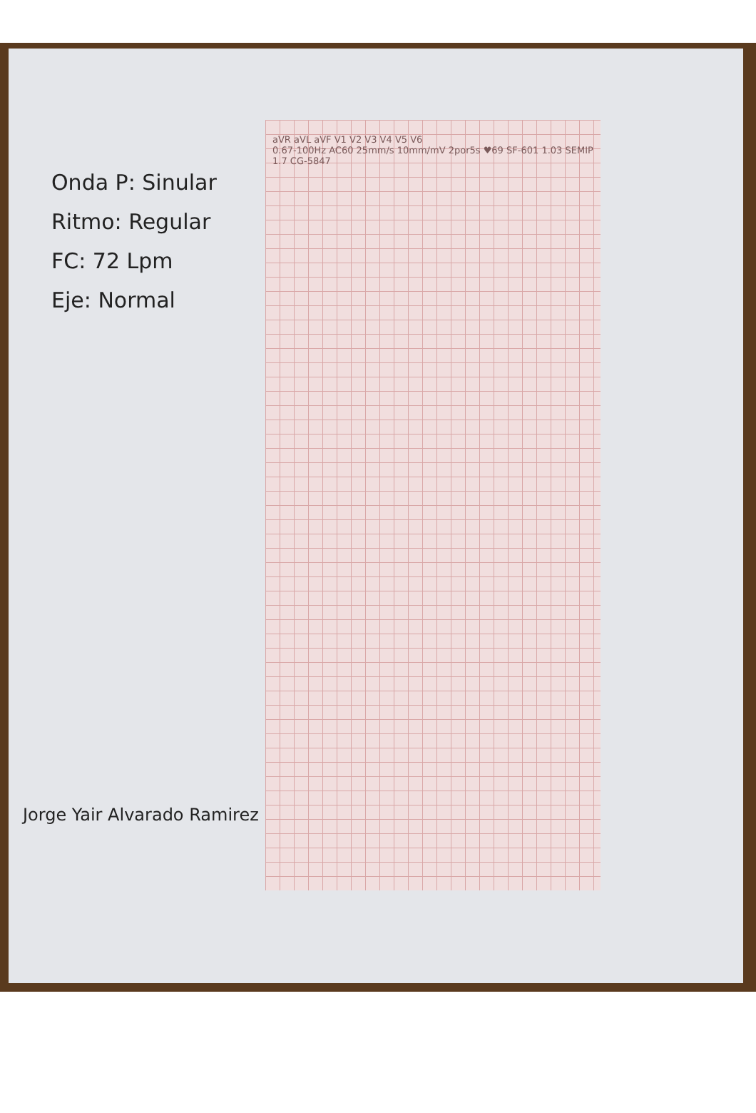aVR aVL aVF V1 V2 V3 V4 V5 V6
0.67-100Hz AC60 25mm/s 10mm/mV 2por5s ♥69 SF-601 1.03 SEMIP 1.7 CG-5847
Onda P: Sinular
Ritmo: Regular
FC: 72 Lpm
Eje: Normal
Jorge Yair Alvarado Ramirez